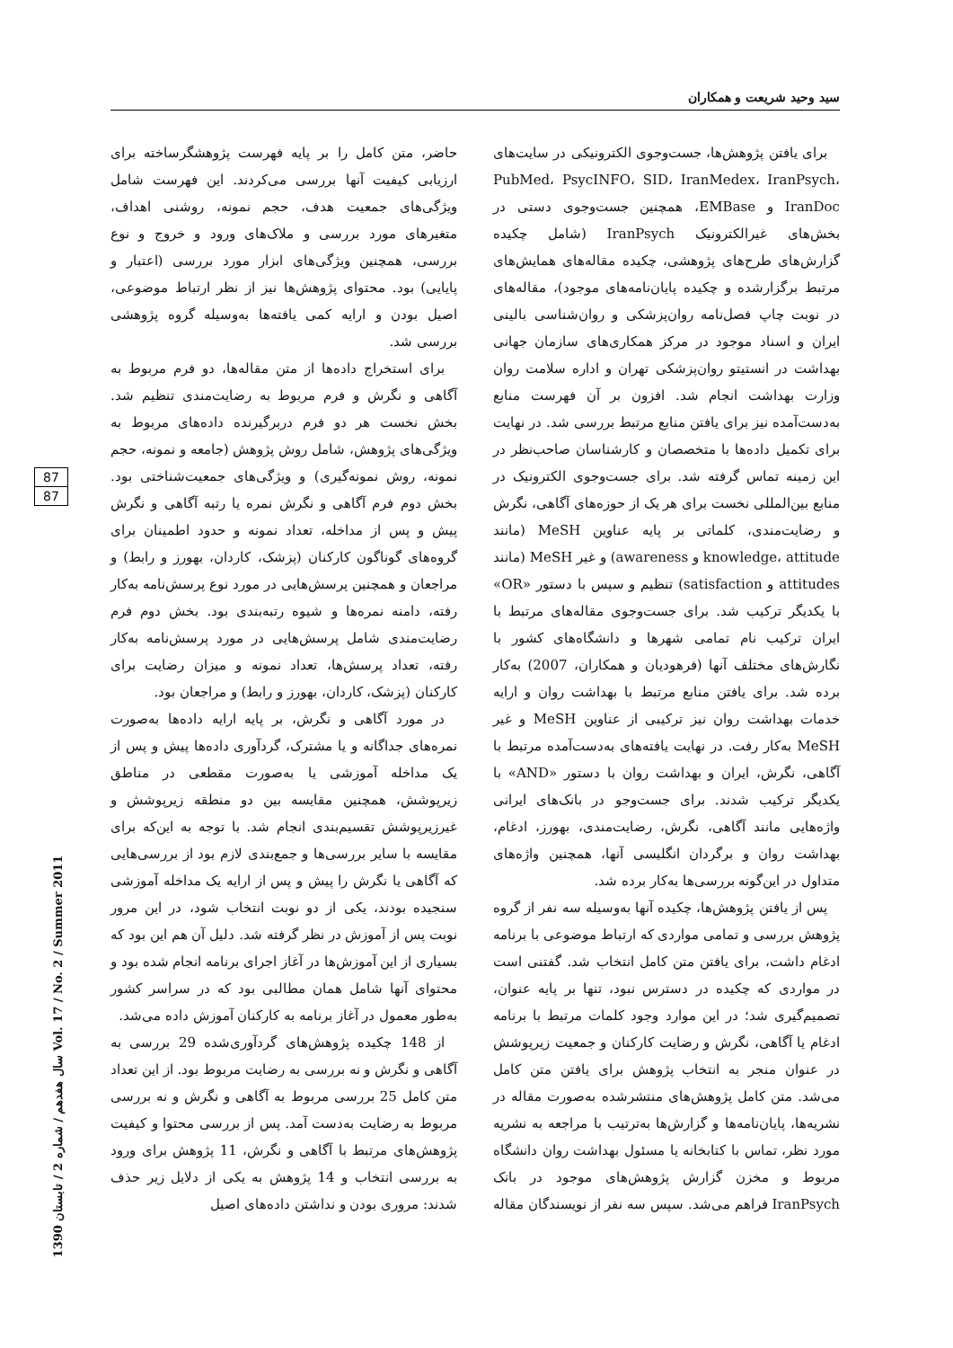سید وحید شریعت و همکاران
برای یافتن پژوهش‌ها، جست‌وجوی الکترونیکی در سایت‌های PubMed، PsycINFO، SID، IranMedex، IranPsych، IranDoc و EMBase، همچنین جست‌وجوی دستی در بخش‌های غیرالکترونیک IranPsych (شامل چکیده گزارش‌های طرح‌های پژوهشی، چکیده مقاله‌های همایش‌های مرتبط برگزارشده و چکیده پایان‌نامه‌های موجود)، مقاله‌های در نوبت چاپ فصل‌نامه روان‌پزشکی و روان‌شناسی بالینی ایران و اسناد موجود در مرکز همکاری‌های سازمان جهانی بهداشت در انستیتو روان‌پزشکی تهران و اداره سلامت روان وزارت بهداشت انجام شد. افزون بر آن فهرست منابع به‌دست‌آمده نیز برای یافتن منابع مرتبط بررسی شد. در نهایت برای تکمیل داده‌ها با متخصصان و کارشناسان صاحب‌نظر در این زمینه تماس گرفته شد. برای جست‌وجوی الکترونیک در منابع بین‌المللی نخست برای هر یک از حوزه‌های آگاهی، نگرش و رضایت‌مندی، کلماتی بر پایه عناوین MeSH (مانند knowledge، attitude و awareness) و غیر MeSH (مانند attitudes و satisfaction) تنظیم و سپس با دستور «OR» با یکدیگر ترکیب شد. برای جست‌وجوی مقاله‌های مرتبط با ایران ترکیب نام تمامی شهرها و دانشگاه‌های کشور با نگارش‌های مختلف آنها (فرهودیان و همکاران، 2007) به‌کار برده شد. برای یافتن منابع مرتبط با بهداشت روان و ارایه خدمات بهداشت روان نیز ترکیبی از عناوین MeSH و غیر MeSH به‌کار رفت. در نهایت یافته‌های به‌دست‌آمده مرتبط با آگاهی، نگرش، ایران و بهداشت روان با دستور «AND» با یکدیگر ترکیب شدند. برای جست‌وجو در بانک‌های ایرانی واژه‌هایی مانند آگاهی، نگرش، رضایت‌مندی، بهورز، ادغام، بهداشت روان و برگردان انگلیسی آنها، همچنین واژه‌های متداول در این‌گونه بررسی‌ها به‌کار برده شد.
پس از یافتن پژوهش‌ها، چکیده آنها به‌وسیله سه نفر از گروه پژوهش بررسی و تمامی مواردی که ارتباط موضوعی با برنامه ادغام داشت، برای یافتن متن کامل انتخاب شد. گفتنی است در مواردی که چکیده در دسترس نبود، تنها بر پایه عنوان، تصمیم‌گیری شد؛ در این موارد وجود کلمات مرتبط با برنامه ادغام یا آگاهی، نگرش و رضایت کارکنان و جمعیت زیرپوشش در عنوان منجر به انتخاب پژوهش برای یافتن متن کامل می‌شد. متن کامل پژوهش‌های منتشرشده به‌صورت مقاله در نشریه‌ها، پایان‌نامه‌ها و گزارش‌ها به‌ترتیب با مراجعه به نشریه مورد نظر، تماس با کتابخانه یا مسئول بهداشت روان دانشگاه مربوط و مخزن گزارش پژوهش‌های موجود در بانک IranPsych فراهم می‌شد. سپس سه نفر از نویسندگان مقاله حاضر، متن کامل را بر پایه فهرست پژوهشگرساخته برای ارزیابی کیفیت آنها بررسی می‌کردند. این فهرست شامل ویژگی‌های جمعیت هدف، حجم نمونه، روشنی اهداف، متغیرهای مورد بررسی و ملاک‌های ورود و خروج و نوع بررسی، همچنین ویژگی‌های ابزار مورد بررسی (اعتبار و پایایی) بود. محتوای پژوهش‌ها نیز از نظر ارتباط موضوعی، اصیل بودن و ارایه کمی یافته‌ها به‌وسیله گروه پژوهشی بررسی شد.
برای استخراج داده‌ها از متن مقاله‌ها، دو فرم مربوط به آگاهی و نگرش و فرم مربوط به رضایت‌مندی تنظیم شد. بخش نخست هر دو فرم دربرگیرنده داده‌های مربوط به ویژگی‌های پژوهش، شامل روش پژوهش (جامعه و نمونه، حجم نمونه، روش نمونه‌گیری) و ویژگی‌های جمعیت‌شناختی بود. بخش دوم فرم آگاهی و نگرش نمره یا رتبه آگاهی و نگرش پیش و پس از مداخله، تعداد نمونه و حدود اطمینان برای گروه‌های گوناگون کارکنان (پزشک، کاردان، بهورز و رابط) و مراجعان و همچنین پرسش‌هایی در مورد نوع پرسش‌نامه به‌کار رفته، دامنه نمره‌ها و شیوه رتبه‌بندی بود. بخش دوم فرم رضایت‌مندی شامل پرسش‌هایی در مورد پرسش‌نامه به‌کار رفته، تعداد پرسش‌ها، تعداد نمونه و میزان رضایت برای کارکنان (پزشک، کاردان، بهورز و رابط) و مراجعان بود.
در مورد آگاهی و نگرش، بر پایه ارایه داده‌ها به‌صورت نمره‌های جداگانه و یا مشترک، گردآوری داده‌ها پیش و پس از یک مداخله آموزشی یا به‌صورت مقطعی در مناطق زیرپوشش، همچنین مقایسه بین دو منطقه زیرپوشش و غیرزیرپوشش تقسیم‌بندی انجام شد. با توجه به این‌که برای مقایسه با سایر بررسی‌ها و جمع‌بندی لازم بود از بررسی‌هایی که آگاهی یا نگرش را پیش و پس از ارایه یک مداخله آموزشی سنجیده بودند، یکی از دو نوبت انتخاب شود، در این مرور نوبت پس از آموزش در نظر گرفته شد. دلیل آن هم این بود که بسیاری از این آموزش‌ها در آغاز اجرای برنامه انجام شده بود و محتوای آنها شامل همان مطالبی بود که در سراسر کشور به‌طور معمول در آغاز برنامه به کارکنان آموزش داده می‌شد.
از 148 چکیده پژوهش‌های گردآوری‌شده 29 بررسی به آگاهی و نگرش و نه بررسی به رضایت مربوط بود. از این تعداد متن کامل 25 بررسی مربوط به آگاهی و نگرش و نه بررسی مربوط به رضایت به‌دست آمد. پس از بررسی محتوا و کیفیت پژوهش‌های مرتبط با آگاهی و نگرش، 11 پژوهش برای ورود به بررسی انتخاب و 14 پژوهش به یکی از دلایل زیر حذف شدند: مروری بودن و نداشتن داده‌های اصیل
87
87
سال هفدهم / شماره 2 / تابستان 1390 Vol. 17 / No. 2 / Summer 2011